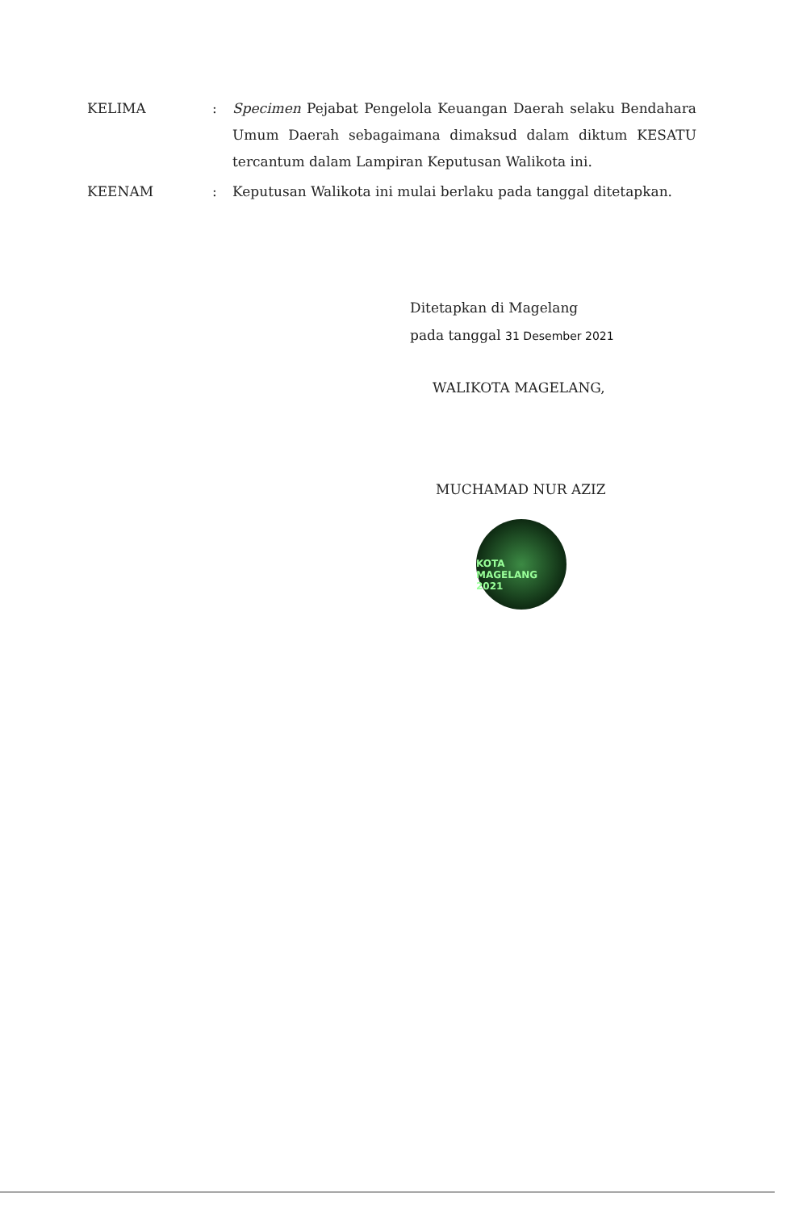KELIMA : Specimen Pejabat Pengelola Keuangan Daerah selaku Bendahara Umum Daerah sebagaimana dimaksud dalam diktum KESATU tercantum dalam Lampiran Keputusan Walikota ini.
KEENAM : Keputusan Walikota ini mulai berlaku pada tanggal ditetapkan.
Ditetapkan di Magelang
pada tanggal 31 Desember 2021
WALIKOTA MAGELANG,
MUCHAMAD NUR AZIZ
KOTA MAGELANG 2021